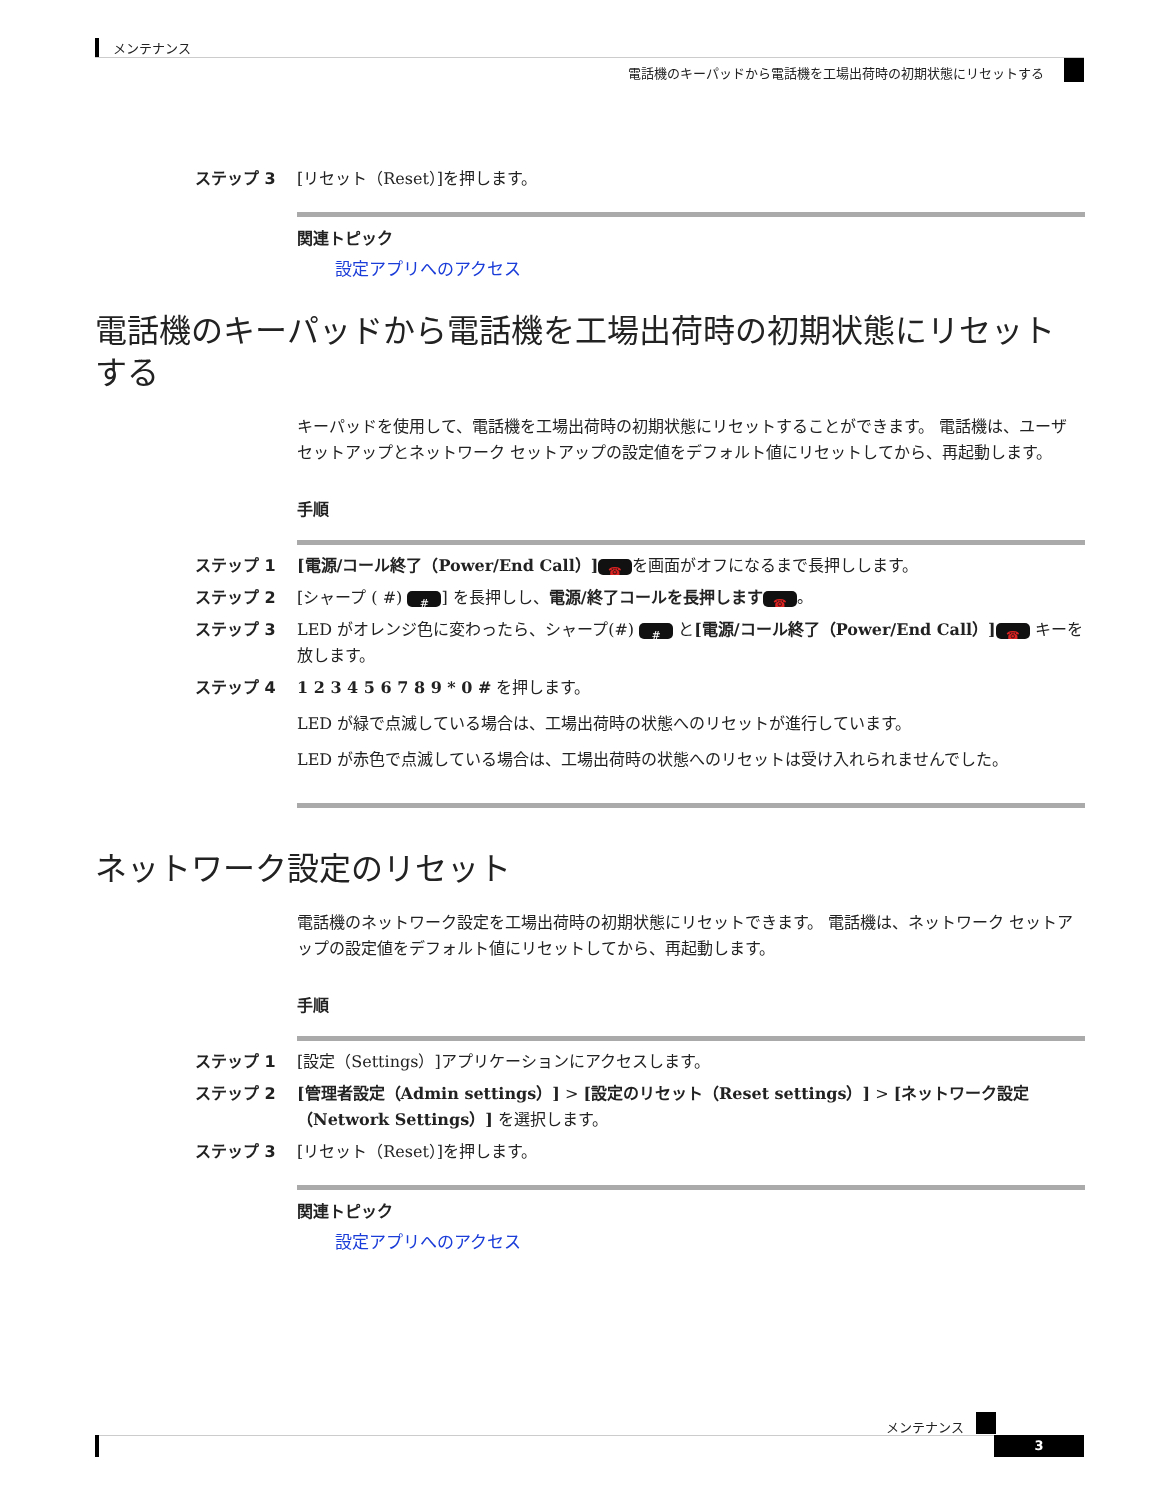メンテナンス
電話機のキーパッドから電話機を工場出荷時の初期状態にリセットする
ステップ 3 [リセット（Reset）]を押します。
関連トピック
設定アプリへのアクセス
電話機のキーパッドから電話機を工場出荷時の初期状態にリセットする
キーパッドを使用して、電話機を工場出荷時の初期状態にリセットすることができます。 電話機は、ユーザ セットアップとネットワーク セットアップの設定値をデフォルト値にリセットしてから、再起動します。
手順
ステップ 1 [電源/コール終了（Power/End Call）] ☎ を画面がオフになるまで長押しします。
ステップ 2 [シャープ ( #) #] を長押しし、電源/終了コールを長押します ☎ 。
ステップ 3 LED がオレンジ色に変わったら、シャープ(#) # と[電源/コール終了（Power/End Call）] ☎ キーを放します。
ステップ 4 1 2 3 4 5 6 7 8 9 * 0 # を押します。
LED が緑で点滅している場合は、工場出荷時の状態へのリセットが進行しています。
LED が赤色で点滅している場合は、工場出荷時の状態へのリセットは受け入れられませんでした。
ネットワーク設定のリセット
電話機のネットワーク設定を工場出荷時の初期状態にリセットできます。 電話機は、ネットワーク セットアップの設定値をデフォルト値にリセットしてから、再起動します。
手順
ステップ 1 [設定（Settings）]アプリケーションにアクセスします。
ステップ 2 [管理者設定（Admin settings）] > [設定のリセット（Reset settings）] > [ネットワーク設定（Network Settings）] を選択します。
ステップ 3 [リセット（Reset）]を押します。
関連トピック
設定アプリへのアクセス
メンテナンス
3